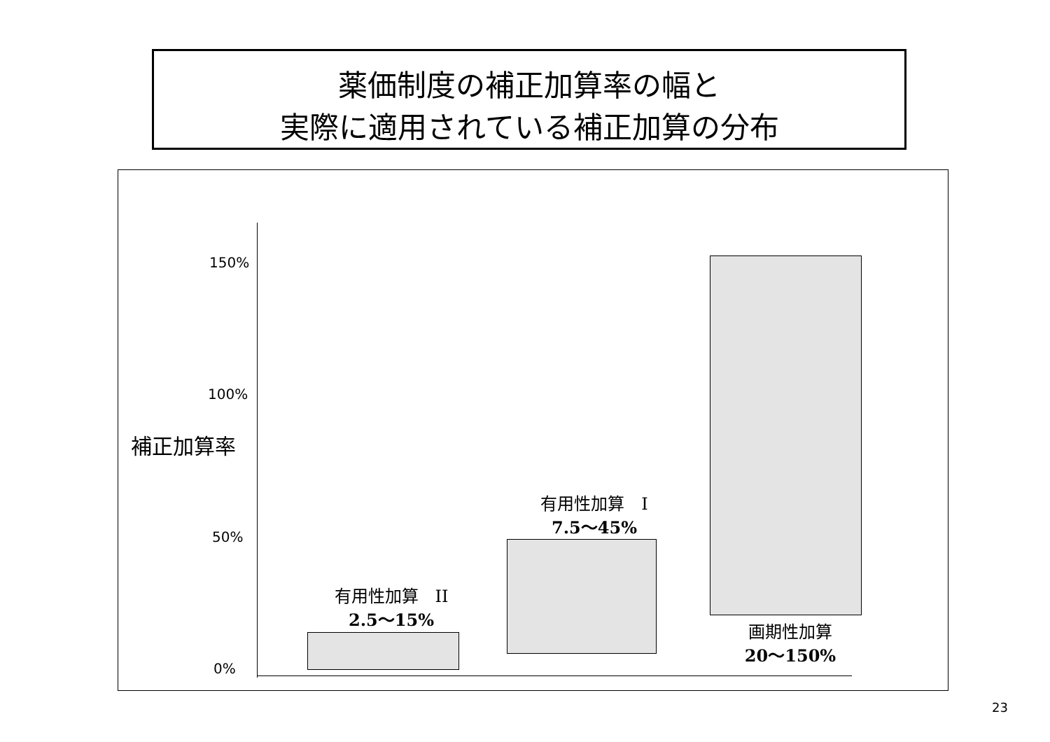薬価制度の補正加算率の幅と
実際に適用されている補正加算の分布
150%
100%
補正加算率
50%
0%
有用性加算　II
2.5～15%
有用性加算　I
7.5～45%
画期性加算
20～150%
23